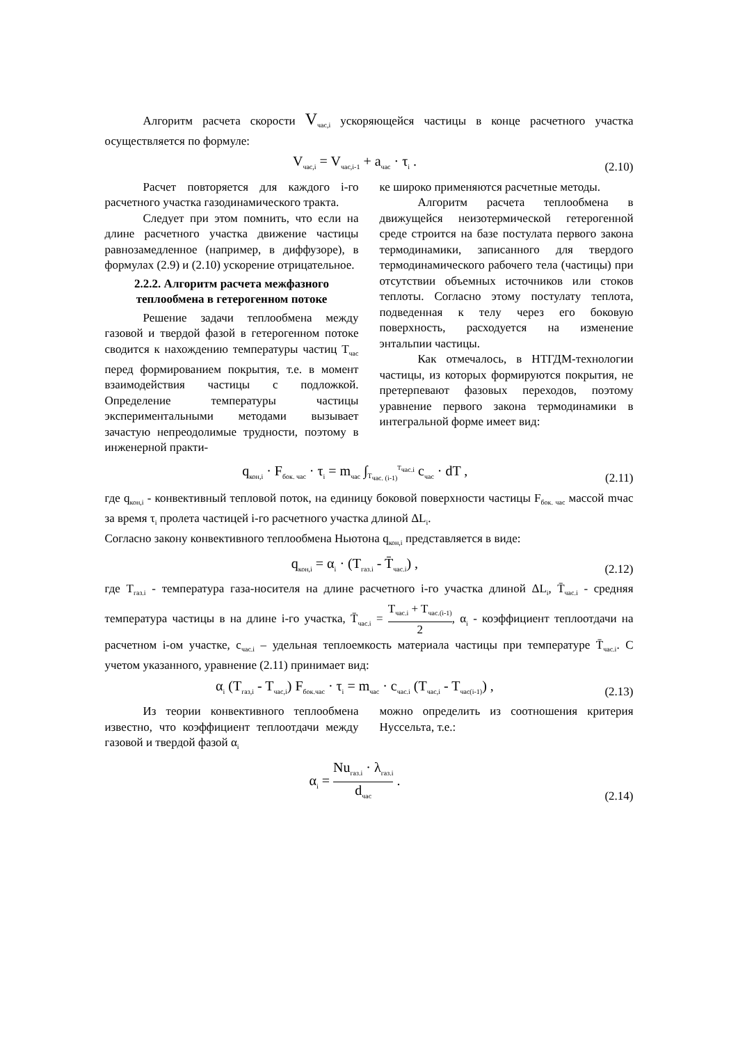Алгоритм расчета скорости V<sub>час,i</sub> ускоряющейся частицы в конце расчетного участка осуществляется по формуле:
V<sub>час,i</sub> = V<sub>час,i-1</sub> + a<sub>час</sub> · τ<sub>i</sub> . (2.10)
Расчет повторяется для каждого i-го расчетного участка газодинамического тракта.
Следует при этом помнить, что если на длине расчетного участка движение частицы равнозамедленное (например, в диффузоре), в формулах (2.9) и (2.10) ускорение отрицательное.
2.2.2. Алгоритм расчета межфазного теплообмена в гетерогенном потоке
Решение задачи теплообмена между газовой и твердой фазой в гетерогенном потоке сводится к нахождению температуры частиц T<sub>час</sub> перед формированием покрытия, т.е. в момент взаимодействия частицы с подложкой. Определение температуры частицы экспериментальными методами вызывает зачастую непреодолимые трудности, поэтому в инженерной практи-
ке широко применяются расчетные методы.
Алгоритм расчета теплообмена в движущейся неизотермической гетерогенной среде строится на базе постулата первого закона термодинамики, записанного для твердого термодинамического рабочего тела (частицы) при отсутствии объемных источников или стоков теплоты. Согласно этому постулату теплота, подведенная к телу через его боковую поверхность, расходуется на изменение энтальпии частицы.
Как отмечалось, в НТГДМ-технологии частицы, из которых формируются покрытия, не претерпевают фазовых переходов, поэтому уравнение первого закона термодинамики в интегральной форме имеет вид:
q<sub>кон,i</sub> · F<sub>бок. час</sub> · τ<sub>i</sub> = m<sub>час</sub> ∫<sub>T<sub>час. (i-1)</sub></sub><sup>T<sub>час.i</sub></sup> c<sub>час</sub> · dT , (2.11)
где q<sub>кон,i</sub> - конвективный тепловой поток, на единицу боковой поверхности частицы F<sub>бок. час</sub> массой mчас за время τ<sub>i</sub> пролета частицей i-го расчетного участка длиной ΔL<sub>i</sub>.
Согласно закону конвективного теплообмена Ньютона q<sub>кон,i</sub> представляется в виде:
q<sub>кон,i</sub> = α<sub>i</sub> · (T<sub>газ.i</sub> - T̄<sub>час.i</sub>) , (2.12)
где T<sub>газ.i</sub> - температура газа-носителя на длине расчетного i-го участка длиной ΔL<sub>i</sub>, T̄<sub>час.i</sub> - средняя температура частицы в на длине i-го участка, T̄<sub>час.i</sub> = T<sub>час.i</sub> + T<sub>час.(i-1)</sub> 2, α<sub>i</sub> - коэффициент теплоотдачи на расчетном i-ом участке, c<sub>час.i</sub> – удельная теплоемкость материала частицы при температуре T̄<sub>час.i</sub>. С учетом указанного, уравнение (2.11) принимает вид:
α<sub>i</sub> (T<sub>газ,i</sub> - T<sub>час,i</sub>) F<sub>бок.час</sub> · τ<sub>i</sub> = m<sub>час</sub> · c<sub>час.i</sub> (T<sub>час,i</sub> - T<sub>час(i-1)</sub>) , (2.13)
Из теории конвективного теплообмена известно, что коэффициент теплоотдачи между газовой и твердой фазой α<sub>i</sub>
можно определить из соотношения критерия Нуссельта, т.е.:
α<sub>i</sub> = Nu<sub>газ.i</sub> · λ<sub>газ.i</sub> d<sub>час</sub> . (2.14)